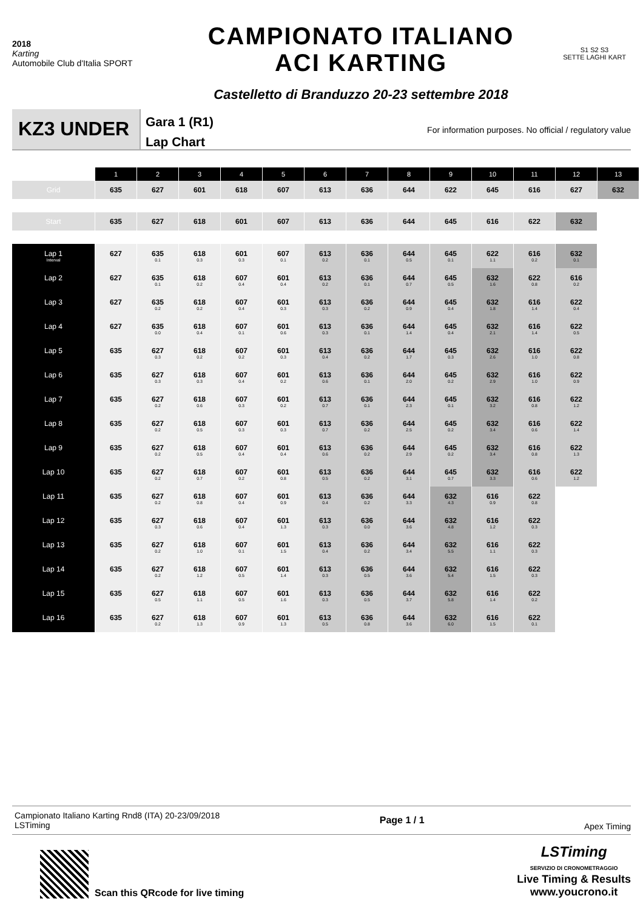2018
Karting
Automobile Club d'Italia SPORT
CAMPIONATO ITALIANO
ACI KARTING
Castelletto di Branduzzo 20-23 settembre 2018
S1 S2 S3
SETTE LAGHI KART
KZ3 UNDER
Gara 1 (R1)
Lap Chart
For information purposes. No official / regulatory value
| | 1 | 2 | 3 | 4 | 5 | 6 | 7 | 8 | 9 | 10 | 11 | 12 | 13 |
| Grid | 635 | 627 | 601 | 618 | 607 | 613 | 636 | 644 | 622 | 645 | 616 | 627 | 632 |
| Start | 635 | 627 | 618 | 601 | 607 | 613 | 636 | 644 | 645 | 616 | 622 | 632 | |
| Lap 1 Interval | 627 | 635 0.1 | 618 0.3 | 601 0.3 | 607 0.1 | 613 0.2 | 636 0.1 | 644 0.5 | 645 0.1 | 622 1.1 | 616 0.2 | 632 0.1 | |
| Lap 2 | 627 | 635 0.1 | 618 0.2 | 607 0.4 | 601 0.4 | 613 0.2 | 636 0.1 | 644 0.7 | 645 0.5 | 632 1.6 | 622 0.8 | 616 0.2 | |
| Lap 3 | 627 | 635 0.2 | 618 0.2 | 607 0.4 | 601 0.3 | 613 0.3 | 636 0.2 | 644 0.9 | 645 0.4 | 632 1.8 | 616 1.4 | 622 0.4 | |
| Lap 4 | 627 | 635 0.0 | 618 0.4 | 607 0.1 | 601 0.6 | 613 0.3 | 636 0.1 | 644 1.4 | 645 0.4 | 632 2.1 | 616 1.4 | 622 0.5 | |
| Lap 5 | 635 | 627 0.3 | 618 0.2 | 607 0.2 | 601 0.3 | 613 0.4 | 636 0.2 | 644 1.7 | 645 0.3 | 632 2.6 | 616 1.0 | 622 0.8 | |
| Lap 6 | 635 | 627 0.3 | 618 0.3 | 607 0.4 | 601 0.2 | 613 0.6 | 636 0.1 | 644 2.0 | 645 0.2 | 632 2.9 | 616 1.0 | 622 0.9 | |
| Lap 7 | 635 | 627 0.2 | 618 0.6 | 607 0.3 | 601 0.2 | 613 0.7 | 636 0.1 | 644 2.3 | 645 0.1 | 632 3.2 | 616 0.8 | 622 1.2 | |
| Lap 8 | 635 | 627 0.2 | 618 0.5 | 607 0.3 | 601 0.3 | 613 0.7 | 636 0.2 | 644 2.5 | 645 0.2 | 632 3.4 | 616 0.6 | 622 1.4 | |
| Lap 9 | 635 | 627 0.2 | 618 0.5 | 607 0.4 | 601 0.4 | 613 0.6 | 636 0.2 | 644 2.9 | 645 0.2 | 632 3.4 | 616 0.8 | 622 1.3 | |
| Lap 10 | 635 | 627 0.2 | 618 0.7 | 607 0.2 | 601 0.8 | 613 0.5 | 636 0.2 | 644 3.1 | 645 0.7 | 632 3.3 | 616 0.6 | 622 1.2 | |
| Lap 11 | 635 | 627 0.2 | 618 0.8 | 607 0.4 | 601 0.9 | 613 0.4 | 636 0.2 | 644 3.3 | 632 4.3 | 616 0.9 | 622 0.8 | | |
| Lap 12 | 635 | 627 0.3 | 618 0.6 | 607 0.4 | 601 1.3 | 613 0.3 | 636 0.0 | 644 3.6 | 632 4.8 | 616 1.2 | 622 0.3 | | |
| Lap 13 | 635 | 627 0.2 | 618 1.0 | 607 0.1 | 601 1.5 | 613 0.4 | 636 0.2 | 644 3.4 | 632 5.5 | 616 1.1 | 622 0.3 | | |
| Lap 14 | 635 | 627 0.2 | 618 1.2 | 607 0.5 | 601 1.4 | 613 0.3 | 636 0.5 | 644 3.6 | 632 5.4 | 616 1.5 | 622 0.3 | | |
| Lap 15 | 635 | 627 0.5 | 618 1.1 | 607 0.5 | 601 1.6 | 613 0.3 | 636 0.5 | 644 3.7 | 632 5.8 | 616 1.4 | 622 0.2 | | |
| Lap 16 | 635 | 627 0.2 | 618 1.3 | 607 0.9 | 601 1.3 | 613 0.5 | 636 0.8 | 644 3.6 | 632 6.0 | 616 1.5 | 622 0.1 | | |
Campionato Italiano Karting Rnd8 (ITA) 20-23/09/2018
LSTiming
Page 1 / 1
Apex Timing
Scan this QRcode for live timing
LSTiming
SERVIZIO DI CRONOMETRAGGIO
Live Timing & Results
www.youcrono.it